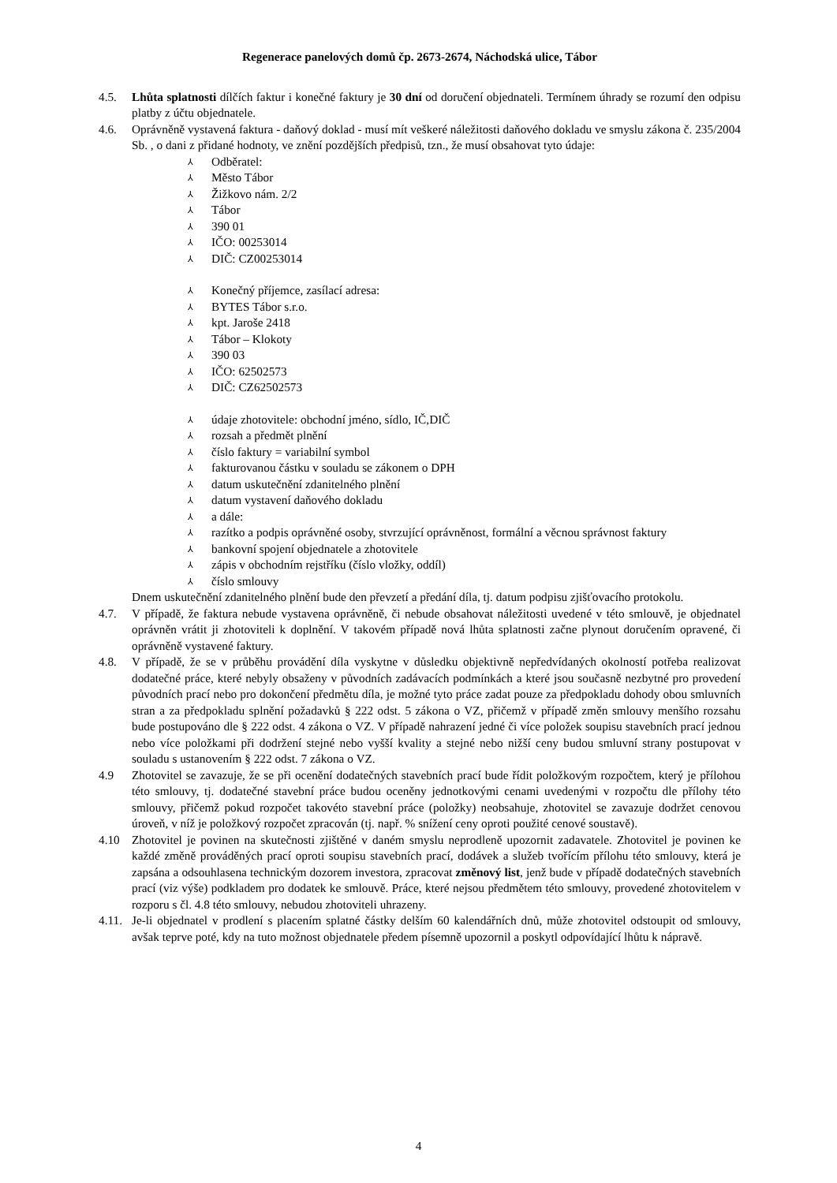Regenerace panelových domů čp. 2673-2674, Náchodská ulice, Tábor
4.5. Lhůta splatnosti dílčích faktur i konečné faktury je 30 dní od doručení objednateli. Termínem úhrady se rozumí den odpisu platby z účtu objednatele.
4.6. Oprávněně vystavená faktura - daňový doklad - musí mít veškeré náležitosti daňového dokladu ve smyslu zákona č. 235/2004 Sb. , o dani z přidané hodnoty, ve znění pozdějších předpisů, tzn., že musí obsahovat tyto údaje:
⅄ Odběratel:
⅄ Město Tábor
⅄ Žižkovo nám. 2/2
⅄ Tábor
⅄ 390 01
⅄ IČO: 00253014
⅄ DIČ: CZ00253014
⅄ Konečný příjemce, zasílací adresa:
⅄ BYTES Tábor s.r.o.
⅄ kpt. Jaroše 2418
⅄ Tábor – Klokoty
⅄ 390 03
⅄ IČO: 62502573
⅄ DIČ: CZ62502573
⅄ údaje zhotovitele: obchodní jméno, sídlo, IČ,DIČ
⅄ rozsah a předmět plnění
⅄ číslo faktury = variabilní symbol
⅄ fakturovanou částku v souladu se zákonem o DPH
⅄ datum uskutečnění zdanitelného plnění
⅄ datum vystavení daňového dokladu
⅄ a dále:
⅄ razítko a podpis oprávněné osoby, stvrzující oprávněnost, formální a věcnou správnost faktury
⅄ bankovní spojení objednatele a zhotovitele
⅄ zápis v obchodním rejstříku (číslo vložky, oddíl)
⅄ číslo smlouvy
Dnem uskutečnění zdanitelného plnění bude den převzetí a předání díla, tj. datum podpisu zjišťovacího protokolu.
4.7. V případě, že faktura nebude vystavena oprávněně, či nebude obsahovat náležitosti uvedené v této smlouvě, je objednatel oprávněn vrátit ji zhotoviteli k doplnění. V takovém případě nová lhůta splatnosti začne plynout doručením opravené, či oprávněně vystavené faktury.
4.8. V případě, že se v průběhu provádění díla vyskytne v důsledku objektivně nepředvídaných okolností potřeba realizovat dodatečné práce, které nebyly obsaženy v původních zadávacích podmínkách a které jsou současně nezbytné pro provedení původních prací nebo pro dokončení předmětu díla, je možné tyto práce zadat pouze za předpokladu dohody obou smluvních stran a za předpokladu splnění požadavků § 222 odst. 5 zákona o VZ, přičemž v případě změn smlouvy menšího rozsahu bude postupováno dle § 222 odst. 4 zákona o VZ. V případě nahrazení jedné či více položek soupisu stavebních prací jednou nebo více položkami při dodržení stejné nebo vyšší kvality a stejné nebo nižší ceny budou smluvní strany postupovat v souladu s ustanovením § 222 odst. 7 zákona o VZ.
4.9 Zhotovitel se zavazuje, že se při ocenění dodatečných stavebních prací bude řídit položkovým rozpočtem, který je přílohou této smlouvy, tj. dodatečné stavební práce budou oceněny jednotkovými cenami uvedenými v rozpočtu dle přílohy této smlouvy, přičemž pokud rozpočet takovéto stavební práce (položky) neobsahuje, zhotovitel se zavazuje dodržet cenovou úroveň, v níž je položkový rozpočet zpracován (tj. např. % snížení ceny oproti použité cenové soustavě).
4.10 Zhotovitel je povinen na skutečnosti zjištěné v daném smyslu neprodleně upozornit zadavatele. Zhotovitel je povinen ke každé změně prováděných prací oproti soupisu stavebních prací, dodávek a služeb tvořícím přílohu této smlouvy, která je zapsána a odsouhlasena technickým dozorem investora, zpracovat změnový list, jenž bude v případě dodatečných stavebních prací (viz výše) podkladem pro dodatek ke smlouvě. Práce, které nejsou předmětem této smlouvy, provedené zhotovitelem v rozporu s čl. 4.8 této smlouvy, nebudou zhotoviteli uhrazeny.
4.11.
Je-li objednatel v prodlení s placením splatné částky delším 60 kalendářních dnů, může zhotovitel odstoupit od smlouvy, avšak teprve poté, kdy na tuto možnost objednatele předem písemně upozornil a poskytl odpovídající lhůtu k nápravě.
4